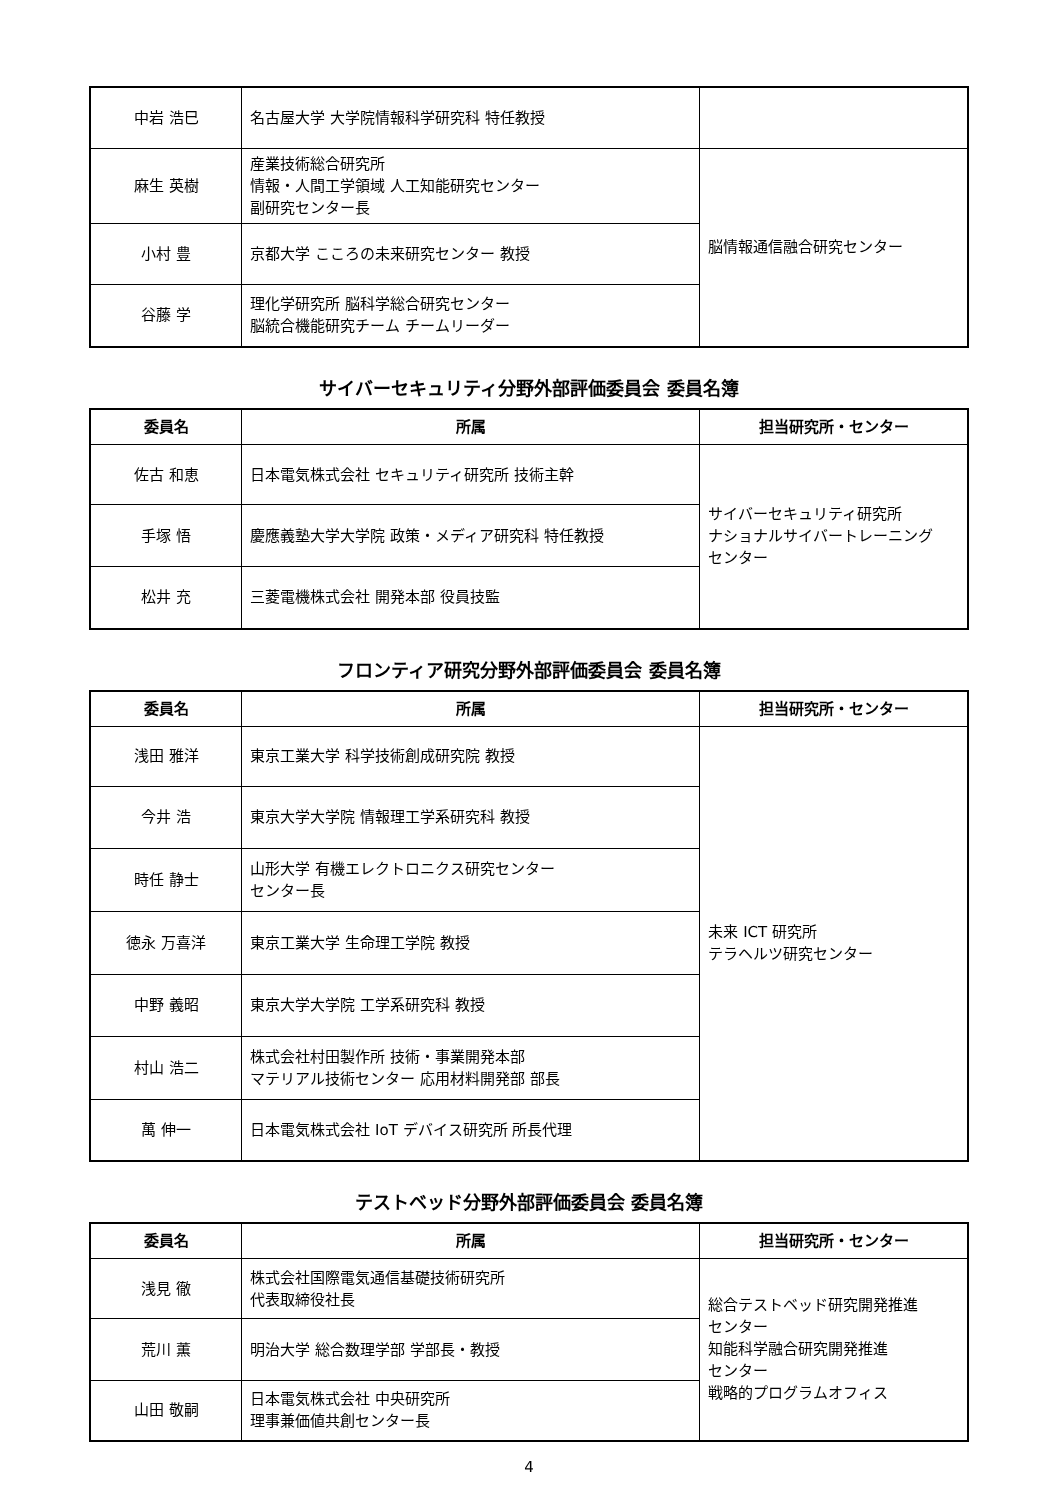| 中岩 浩巳 | 名古屋大学 大学院情報科学研究科 特任教授 | |
| 麻生 英樹 | 産業技術総合研究所 情報・人間工学領域 人工知能研究センター 副研究センター長 | 脳情報通信融合研究センター |
| 小村 豊 | 京都大学 こころの未来研究センター 教授 | |
| 谷藤 学 | 理化学研究所 脳科学総合研究センター 脳統合機能研究チーム チームリーダー | |
サイバーセキュリティ分野外部評価委員会 委員名簿
| 委員名 | 所属 | 担当研究所・センター |
| --- | --- | --- |
| 佐古 和恵 | 日本電気株式会社 セキュリティ研究所 技術主幹 | サイバーセキュリティ研究所 ナショナルサイバートレーニング センター |
| 手塚 悟 | 慶應義塾大学大学院 政策・メディア研究科 特任教授 | |
| 松井 充 | 三菱電機株式会社 開発本部 役員技監 | |
フロンティア研究分野外部評価委員会 委員名簿
| 委員名 | 所属 | 担当研究所・センター |
| --- | --- | --- |
| 浅田 雅洋 | 東京工業大学 科学技術創成研究院 教授 | 未来 ICT 研究所 テラヘルツ研究センター |
| 今井 浩 | 東京大学大学院 情報理工学系研究科 教授 | |
| 時任 静士 | 山形大学 有機エレクトロニクス研究センター センター長 | |
| 徳永 万喜洋 | 東京工業大学 生命理工学院 教授 | |
| 中野 義昭 | 東京大学大学院 工学系研究科 教授 | |
| 村山 浩二 | 株式会社村田製作所 技術・事業開発本部 マテリアル技術センター 応用材料開発部 部長 | |
| 萬 伸一 | 日本電気株式会社 IoT デバイス研究所 所長代理 | |
テストベッド分野外部評価委員会 委員名簿
| 委員名 | 所属 | 担当研究所・センター |
| --- | --- | --- |
| 浅見 徹 | 株式会社国際電気通信基礎技術研究所 代表取締役社長 | 総合テストベッド研究開発推進 センター 知能科学融合研究開発推進 センター 戦略的プログラムオフィス |
| 荒川 薫 | 明治大学 総合数理学部 学部長・教授 | |
| 山田 敬嗣 | 日本電気株式会社 中央研究所 理事兼価値共創センター長 | |
4